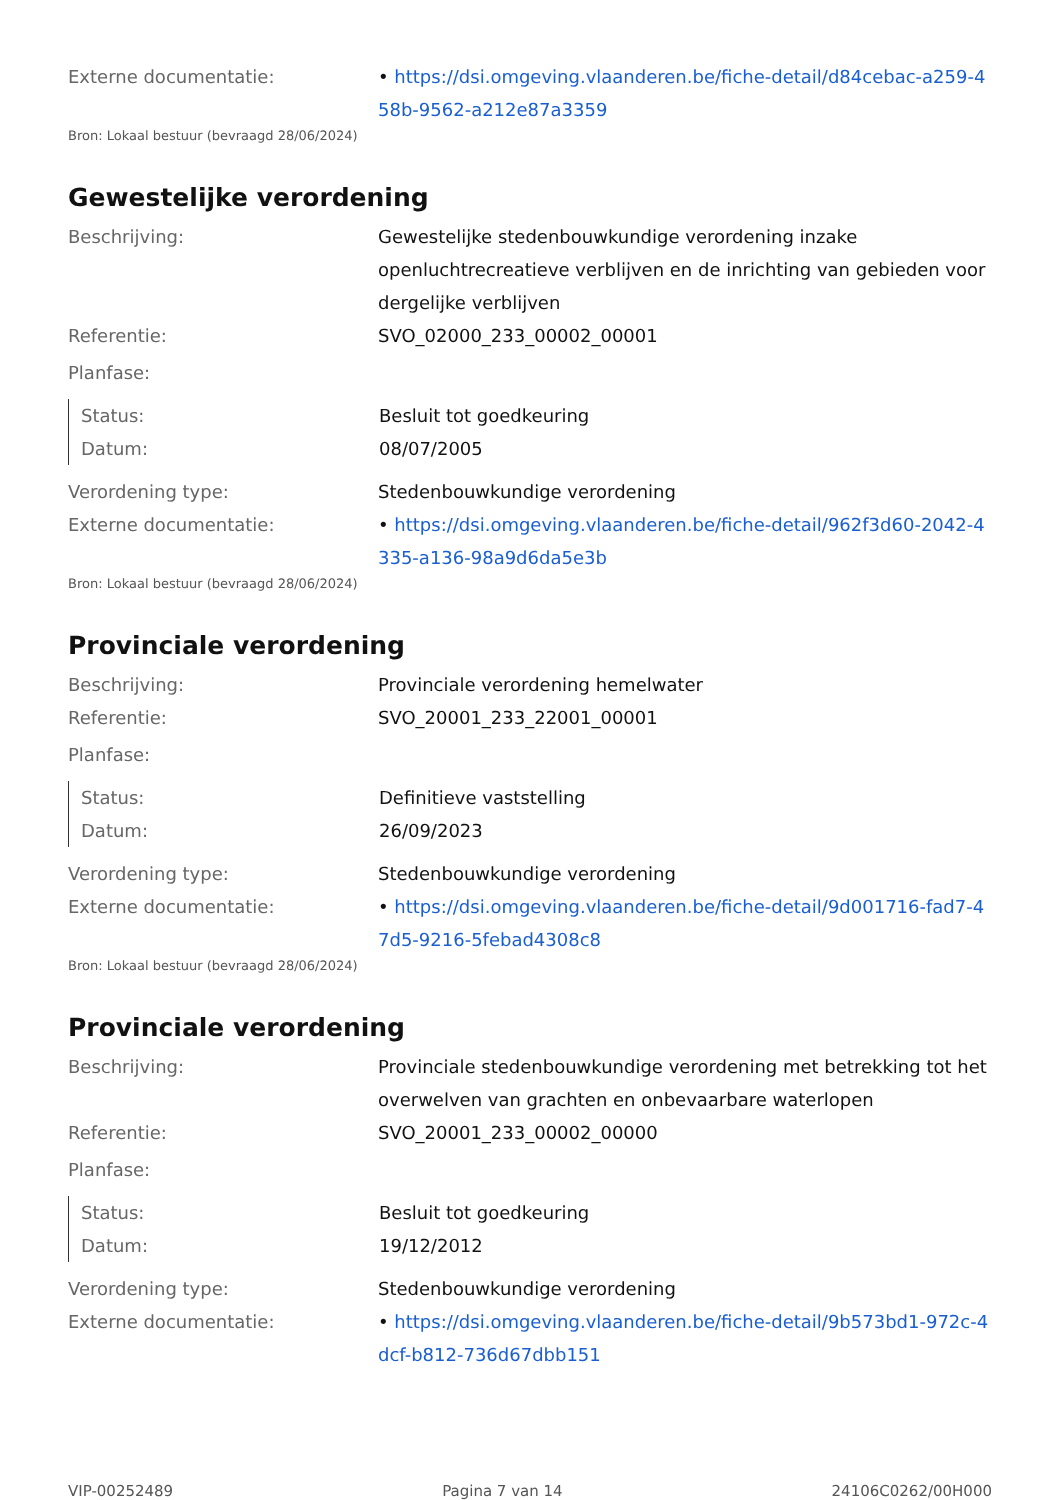Externe documentatie: • https://dsi.omgeving.vlaanderen.be/fiche-detail/d84cebac-a259-458b-9562-a212e87a3359
Bron: Lokaal bestuur (bevraagd 28/06/2024)
Gewestelijke verordening
Beschrijving: Gewestelijke stedenbouwkundige verordening inzake openluchtrecreatieve verblijven en de inrichting van gebieden voor dergelijke verblijven
Referentie: SVO_02000_233_00002_00001
Planfase:
Status: Besluit tot goedkeuring
Datum: 08/07/2005
Verordening type: Stedenbouwkundige verordening
Externe documentatie: • https://dsi.omgeving.vlaanderen.be/fiche-detail/962f3d60-2042-4335-a136-98a9d6da5e3b
Bron: Lokaal bestuur (bevraagd 28/06/2024)
Provinciale verordening
Beschrijving: Provinciale verordening hemelwater
Referentie: SVO_20001_233_22001_00001
Planfase:
Status: Definitieve vaststelling
Datum: 26/09/2023
Verordening type: Stedenbouwkundige verordening
Externe documentatie: • https://dsi.omgeving.vlaanderen.be/fiche-detail/9d001716-fad7-47d5-9216-5febad4308c8
Bron: Lokaal bestuur (bevraagd 28/06/2024)
Provinciale verordening
Beschrijving: Provinciale stedenbouwkundige verordening met betrekking tot het overwelven van grachten en onbevaarbare waterlopen
Referentie: SVO_20001_233_00002_00000
Planfase:
Status: Besluit tot goedkeuring
Datum: 19/12/2012
Verordening type: Stedenbouwkundige verordening
Externe documentatie: • https://dsi.omgeving.vlaanderen.be/fiche-detail/9b573bd1-972c-4dcf-b812-736d67dbb151
VIP-00252489 Pagina 7 van 14 24106C0262/00H000